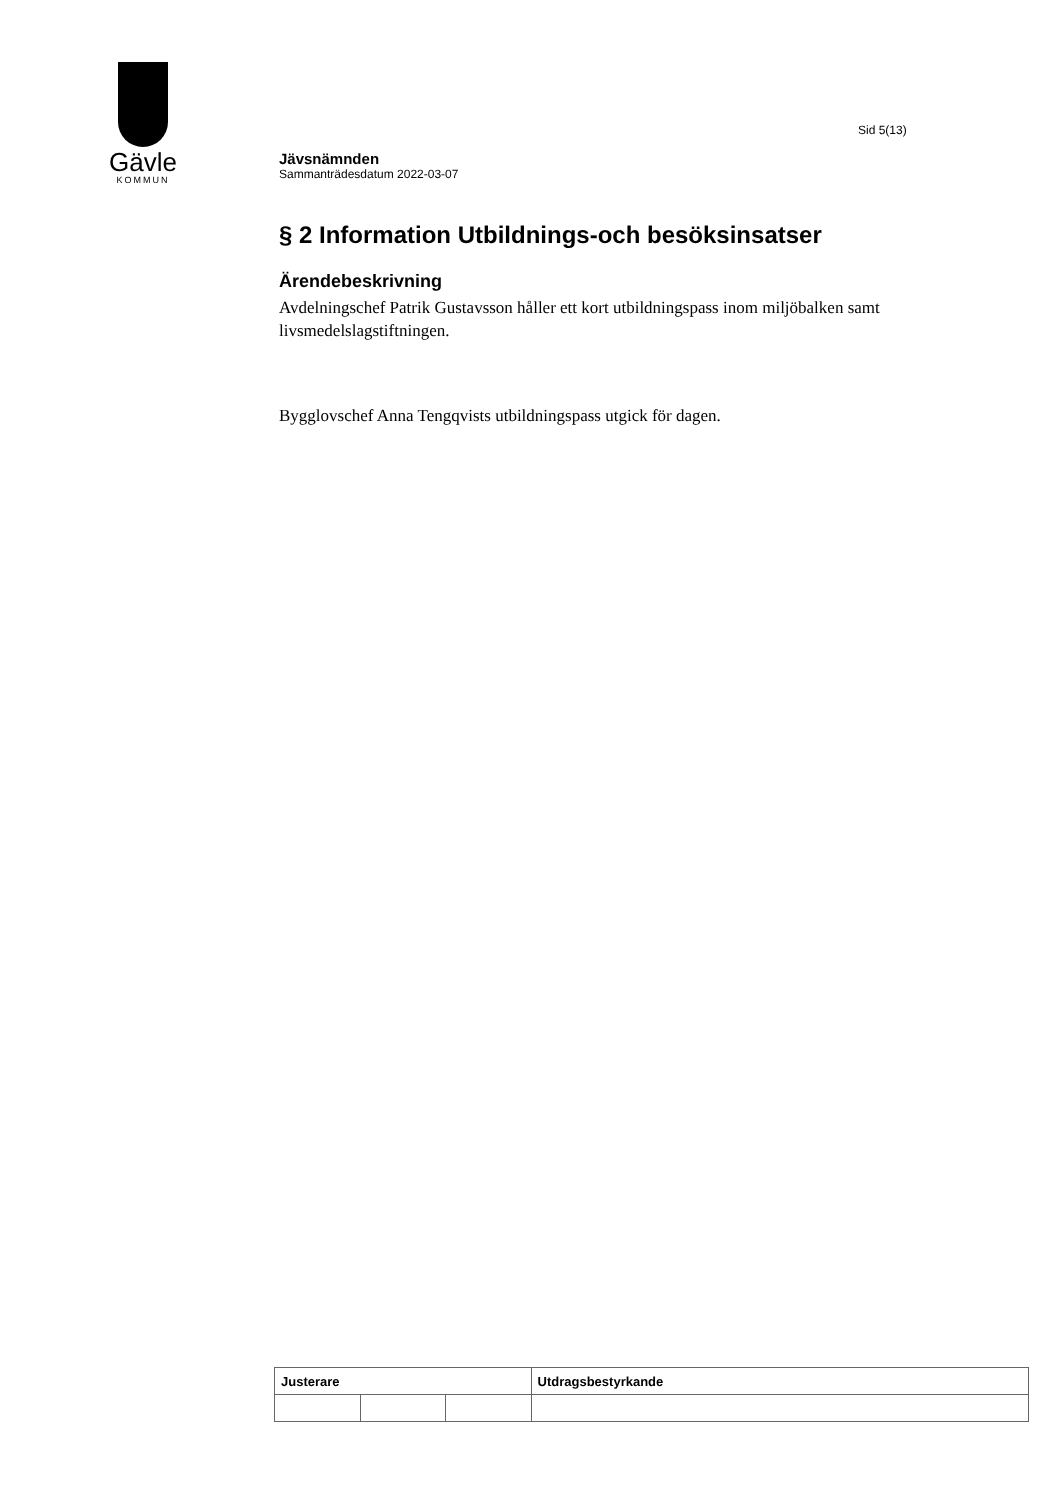Gävle
KOMMUN
Sid 5(13)
Jävsnämnden
Sammanträdesdatum 2022-03-07
§ 2 Information Utbildnings-och besöksinsatser
Ärendebeskrivning
Avdelningschef Patrik Gustavsson håller ett kort utbildningspass inom miljöbalken samt livsmedelslagstiftningen.
Bygglovschef Anna Tengqvists utbildningspass utgick för dagen.
| Justerare | | | Utdragsbestyrkande |
| --- | --- | --- | --- |